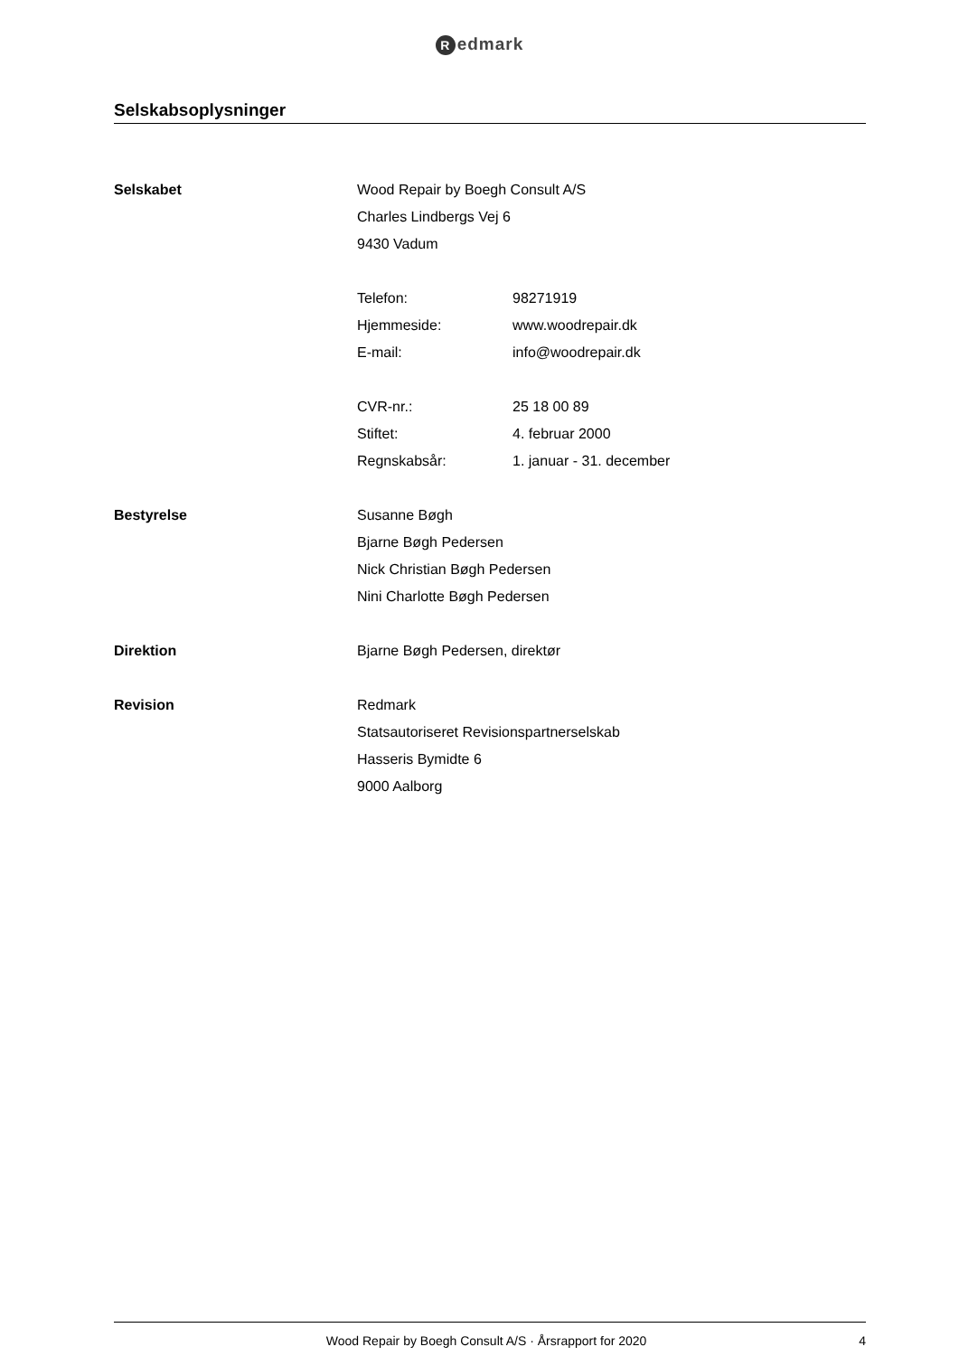Redmark
Selskabsoplysninger
Selskabet Wood Repair by Boegh Consult A/S
Charles Lindbergs Vej 6
9430 Vadum
Telefon: 98271919
Hjemmeside: www.woodrepair.dk
E-mail: info@woodrepair.dk
CVR-nr.: 25 18 00 89
Stiftet: 4. februar 2000
Regnskabsår: 1. januar - 31. december
Bestyrelse Susanne Bøgh
Bjarne Bøgh Pedersen
Nick Christian Bøgh Pedersen
Nini Charlotte Bøgh Pedersen
Direktion Bjarne Bøgh Pedersen, direktør
Revision Redmark
Statsautoriseret Revisionspartnerselskab
Hasseris Bymidte 6
9000 Aalborg
Wood Repair by Boegh Consult A/S · Årsrapport for 2020
4